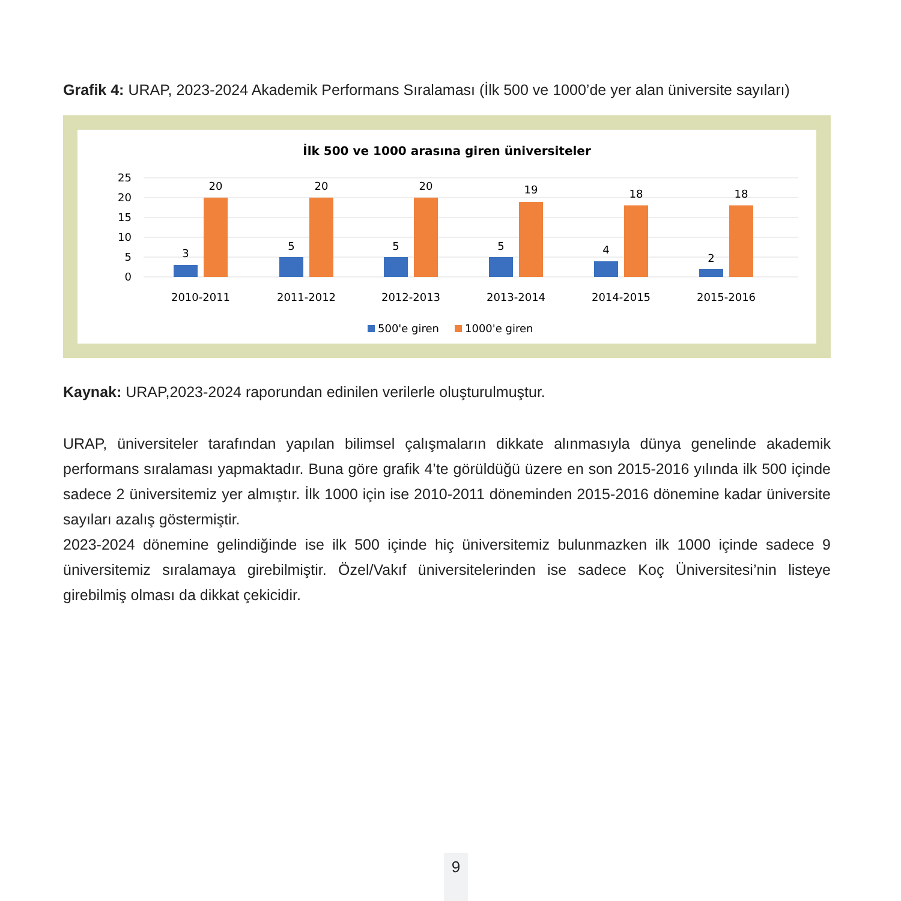Grafik 4: URAP, 2023-2024 Akademik Performans Sıralaması (İlk 500 ve 1000’de yer alan üniversite sayıları)
İlk 500 ve 1000 arasına giren üniversiteler
25
20
15
10
5
0
3
20
5
20
5
20
5
19
4
18
2
18
2010-2011
2011-2012
2012-2013
2013-2014
2014-2015
2015-2016
500'e giren
1000'e giren
Kaynak: URAP,2023-2024 raporundan edinilen verilerle oluşturulmuştur.
URAP, üniversiteler tarafından yapılan bilimsel çalışmaların dikkate alınmasıyla dünya genelinde akademik performans sıralaması yapmaktadır. Buna göre grafik 4’te görüldüğü üzere en son 2015-2016 yılında ilk 500 içinde sadece 2 üniversitemiz yer almıştır. İlk 1000 için ise 2010-2011 döneminden 2015-2016 dönemine kadar üniversite sayıları azalış göstermiştir.
2023-2024 dönemine gelindiğinde ise ilk 500 içinde hiç üniversitemiz bulunmazken ilk 1000 içinde sadece 9 üniversitemiz sıralamaya girebilmiştir. Özel/Vakıf üniversitelerinden ise sadece Koç Üniversitesi’nin listeye girebilmiş olması da dikkat çekicidir.
9